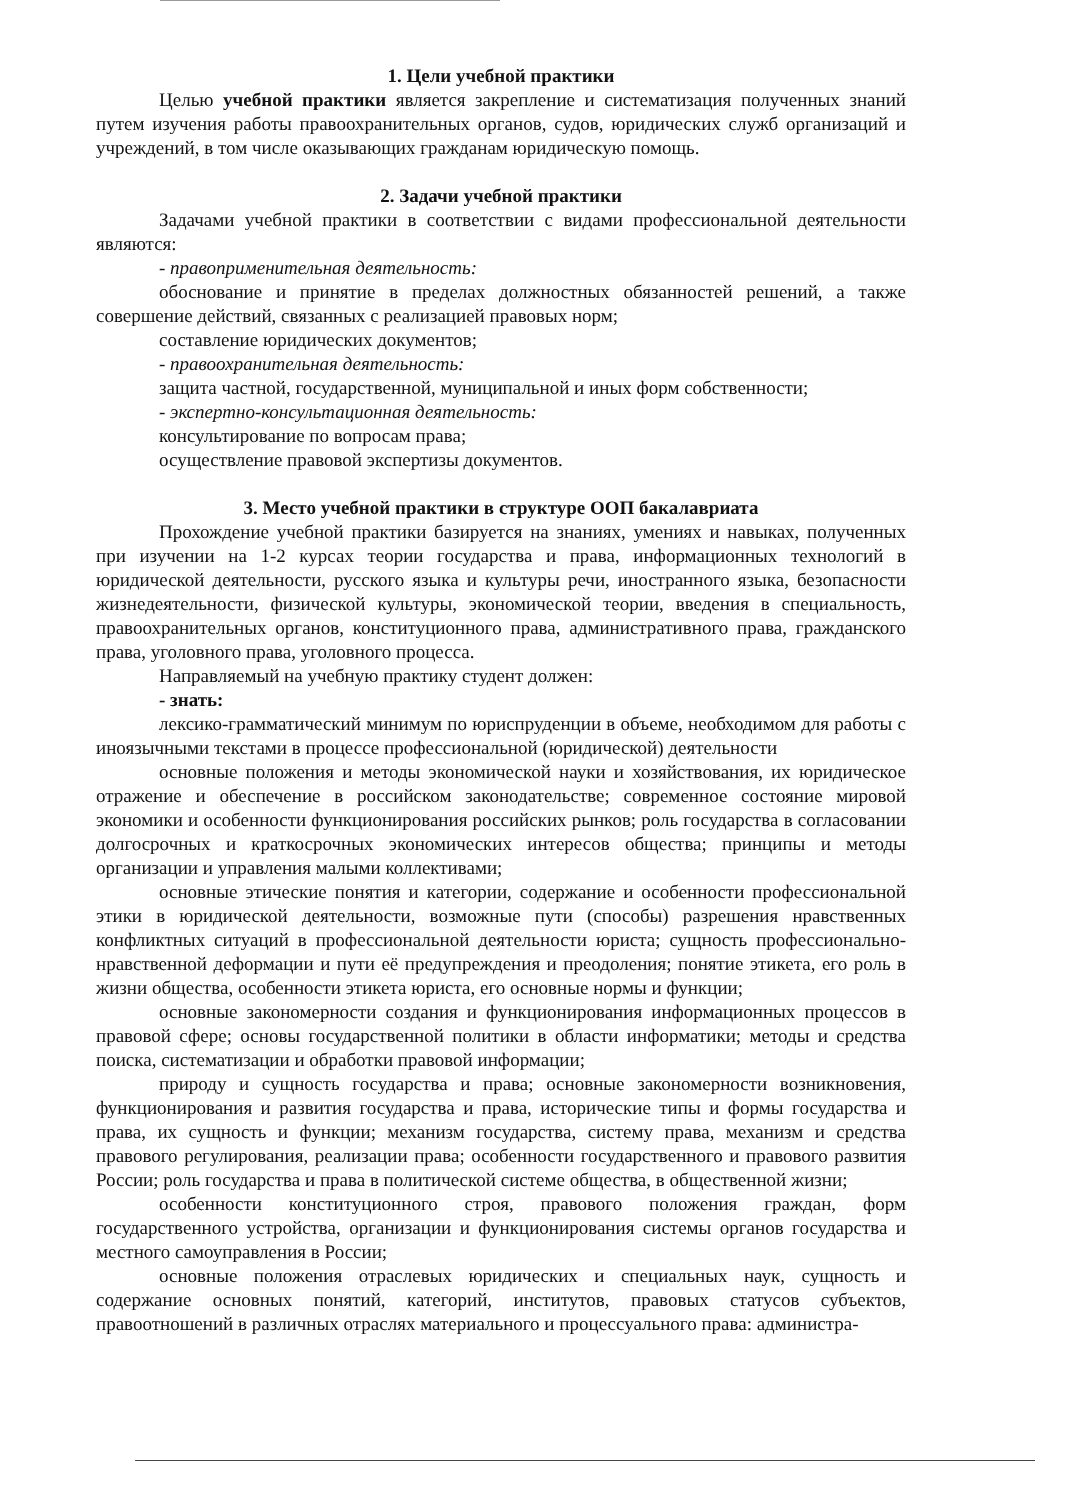1. Цели учебной практики
Целью учебной практики является закрепление и систематизация полученных знаний путем изучения работы правоохранительных органов, судов, юридических служб организаций и учреждений, в том числе оказывающих гражданам юридическую помощь.
2. Задачи учебной практики
Задачами учебной практики в соответствии с видами профессиональной деятельности являются:
- правоприменительная деятельность:
обоснование и принятие в пределах должностных обязанностей решений, а также совершение действий, связанных с реализацией правовых норм;
составление юридических документов;
- правоохранительная деятельность:
защита частной, государственной, муниципальной и иных форм собственности;
- экспертно-консультационная деятельность:
консультирование по вопросам права;
осуществление правовой экспертизы документов.
3. Место учебной практики в структуре ООП бакалавриата
Прохождение учебной практики базируется на знаниях, умениях и навыках, полученных при изучении на 1-2 курсах теории государства и права, информационных технологий в юридической деятельности, русского языка и культуры речи, иностранного языка, безопасности жизнедеятельности, физической культуры, экономической теории, введения в специальность, правоохранительных органов, конституционного права, административного права, гражданского права, уголовного права, уголовного процесса.
Направляемый на учебную практику студент должен:
- знать:
лексико-грамматический минимум по юриспруденции в объеме, необходимом для работы с иноязычными текстами в процессе профессиональной (юридической) деятельности
основные положения и методы экономической науки и хозяйствования, их юридическое отражение и обеспечение в российском законодательстве; современное состояние мировой экономики и особенности функционирования российских рынков; роль государства в согласовании долгосрочных и краткосрочных экономических интересов общества; принципы и методы организации и управления малыми коллективами;
основные этические понятия и категории, содержание и особенности профессиональной этики в юридической деятельности, возможные пути (способы) разрешения нравственных конфликтных ситуаций в профессиональной деятельности юриста; сущность профессионально-нравственной деформации и пути её предупреждения и преодоления; понятие этикета, его роль в жизни общества, особенности этикета юриста, его основные нормы и функции;
основные закономерности создания и функционирования информационных процессов в правовой сфере; основы государственной политики в области информатики; методы и средства поиска, систематизации и обработки правовой информации;
природу и сущность государства и права; основные закономерности возникновения, функционирования и развития государства и права, исторические типы и формы государства и права, их сущность и функции; механизм государства, систему права, механизм и средства правового регулирования, реализации права; особенности государственного и правового развития России; роль государства и права в политической системе общества, в общественной жизни;
особенности конституционного строя, правового положения граждан, форм государственного устройства, организации и функционирования системы органов государства и местного самоуправления в России;
основные положения отраслевых юридических и специальных наук, сущность и содержание основных понятий, категорий, институтов, правовых статусов субъектов, правоотношений в различных отраслях материального и процессуального права: администра-